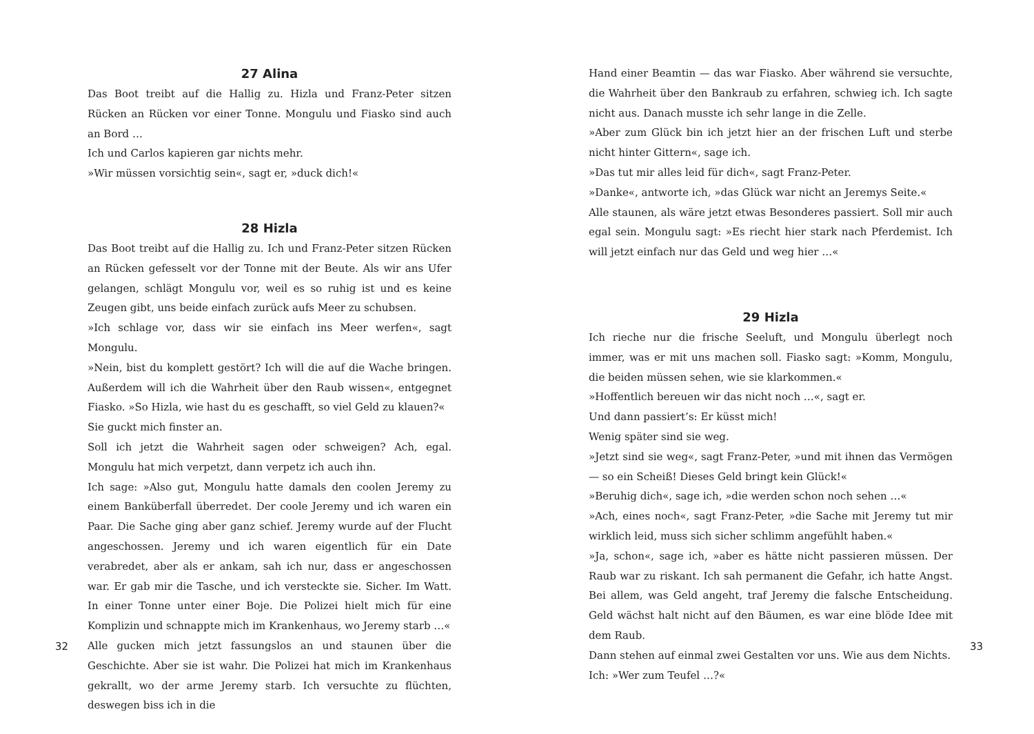27 Alina
Das Boot treibt auf die Hallig zu. Hizla und Franz-Peter sitzen Rücken an Rücken vor einer Tonne. Mongulu und Fiasko sind auch an Bord …
Ich und Carlos kapieren gar nichts mehr.
»Wir müssen vorsichtig sein«, sagt er, »duck dich!«
28 Hizla
Das Boot treibt auf die Hallig zu. Ich und Franz-Peter sitzen Rücken an Rücken gefesselt vor der Tonne mit der Beute. Als wir ans Ufer gelangen, schlägt Mongulu vor, weil es so ruhig ist und es keine Zeugen gibt, uns beide einfach zurück aufs Meer zu schubsen.
»Ich schlage vor, dass wir sie einfach ins Meer werfen«, sagt Mongulu.
»Nein, bist du komplett gestört? Ich will die auf die Wache bringen. Außerdem will ich die Wahrheit über den Raub wissen«, entgegnet Fiasko. »So Hizla, wie hast du es geschafft, so viel Geld zu klauen?«
Sie guckt mich finster an.
Soll ich jetzt die Wahrheit sagen oder schweigen? Ach, egal. Mongulu hat mich verpetzt, dann verpetz ich auch ihn.
Ich sage: »Also gut, Mongulu hatte damals den coolen Jeremy zu einem Banküberfall überredet. Der coole Jeremy und ich waren ein Paar. Die Sache ging aber ganz schief. Jeremy wurde auf der Flucht angeschossen. Jeremy und ich waren eigentlich für ein Date verabredet, aber als er ankam, sah ich nur, dass er angeschossen war. Er gab mir die Tasche, und ich versteckte sie. Sicher. Im Watt. In einer Tonne unter einer Boje. Die Polizei hielt mich für eine Komplizin und schnappte mich im Krankenhaus, wo Jeremy starb …«
Alle gucken mich jetzt fassungslos an und staunen über die Geschichte. Aber sie ist wahr. Die Polizei hat mich im Krankenhaus gekrallt, wo der arme Jeremy starb. Ich versuchte zu flüchten, deswegen biss ich in die
32
Hand einer Beamtin — das war Fiasko. Aber während sie versuchte, die Wahrheit über den Bankraub zu erfahren, schwieg ich. Ich sagte nicht aus. Danach musste ich sehr lange in die Zelle.
»Aber zum Glück bin ich jetzt hier an der frischen Luft und sterbe nicht hinter Gittern«, sage ich.
»Das tut mir alles leid für dich«, sagt Franz-Peter.
»Danke«, antworte ich, »das Glück war nicht an Jeremys Seite.«
Alle staunen, als wäre jetzt etwas Besonderes passiert. Soll mir auch egal sein. Mongulu sagt: »Es riecht hier stark nach Pferdemist. Ich will jetzt einfach nur das Geld und weg hier …«
29 Hizla
Ich rieche nur die frische Seeluft, und Mongulu überlegt noch immer, was er mit uns machen soll. Fiasko sagt: »Komm, Mongulu, die beiden müssen sehen, wie sie klarkommen.«
»Hoffentlich bereuen wir das nicht noch …«, sagt er.
Und dann passiert’s: Er küsst mich!
Wenig später sind sie weg.
»Jetzt sind sie weg«, sagt Franz-Peter, »und mit ihnen das Vermögen — so ein Scheiß! Dieses Geld bringt kein Glück!«
»Beruhig dich«, sage ich, »die werden schon noch sehen …«
»Ach, eines noch«, sagt Franz-Peter, »die Sache mit Jeremy tut mir wirklich leid, muss sich sicher schlimm angefühlt haben.«
»Ja, schon«, sage ich, »aber es hätte nicht passieren müssen. Der Raub war zu riskant. Ich sah permanent die Gefahr, ich hatte Angst. Bei allem, was Geld angeht, traf Jeremy die falsche Entscheidung. Geld wächst halt nicht auf den Bäumen, es war eine blöde Idee mit dem Raub.
Dann stehen auf einmal zwei Gestalten vor uns. Wie aus dem Nichts.
Ich: »Wer zum Teufel …?«
33